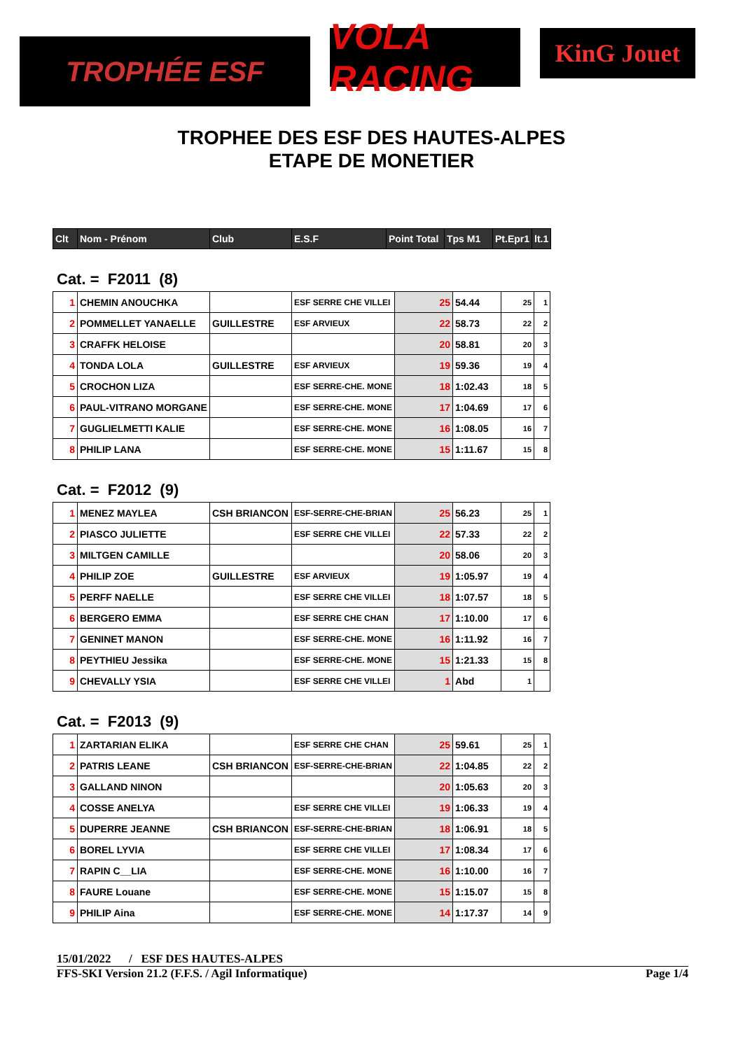TROPHÉE ESF
VOLA RACING
KinG Jouet
TROPHEE DES ESF DES HAUTES-ALPES
ETAPE DE MONETIER
| Clt | Nom - Prénom | Club | E.S.F | Point Total | Tps M1 | Pt.Epr1 | lt.1 |
| --- | --- | --- | --- | --- | --- | --- | --- |
Cat. = F2011 (8)
| 1 | CHEMIN ANOUCHKA | | ESF SERRE CHE VILLEI | 25 | 54.44 | 25 | 1 |
| 2 | POMMELLET YANAELLE | GUILLESTRE | ESF ARVIEUX | 22 | 58.73 | 22 | 2 |
| 3 | CRAFFK HELOISE | | | 20 | 58.81 | 20 | 3 |
| 4 | TONDA LOLA | GUILLESTRE | ESF ARVIEUX | 19 | 59.36 | 19 | 4 |
| 5 | CROCHON LIZA | | ESF SERRE-CHE. MONE | 18 | 1:02.43 | 18 | 5 |
| 6 | PAUL-VITRANO MORGANE | | ESF SERRE-CHE. MONE | 17 | 1:04.69 | 17 | 6 |
| 7 | GUGLIELMETTI KALIE | | ESF SERRE-CHE. MONE | 16 | 1:08.05 | 16 | 7 |
| 8 | PHILIP LANA | | ESF SERRE-CHE. MONE | 15 | 1:11.67 | 15 | 8 |
Cat. = F2012 (9)
| 1 | MENEZ MAYLEA | CSH BRIANCON | ESF-SERRE-CHE-BRIAN | 25 | 56.23 | 25 | 1 |
| 2 | PIASCO JULIETTE | | ESF SERRE CHE VILLEI | 22 | 57.33 | 22 | 2 |
| 3 | MILTGEN CAMILLE | | | 20 | 58.06 | 20 | 3 |
| 4 | PHILIP ZOE | GUILLESTRE | ESF ARVIEUX | 19 | 1:05.97 | 19 | 4 |
| 5 | PERFF NAELLE | | ESF SERRE CHE VILLEI | 18 | 1:07.57 | 18 | 5 |
| 6 | BERGERO EMMA | | ESF SERRE CHE CHAN | 17 | 1:10.00 | 17 | 6 |
| 7 | GENINET MANON | | ESF SERRE-CHE. MONE | 16 | 1:11.92 | 16 | 7 |
| 8 | PEYTHIEU Jessika | | ESF SERRE-CHE. MONE | 15 | 1:21.33 | 15 | 8 |
| 9 | CHEVALLY YSIA | | ESF SERRE CHE VILLEI | 1 | Abd | 1 | |
Cat. = F2013 (9)
| 1 | ZARTARIAN ELIKA | | ESF SERRE CHE CHAN | 25 | 59.61 | 25 | 1 |
| 2 | PATRIS LEANE | CSH BRIANCON | ESF-SERRE-CHE-BRIAN | 22 | 1:04.85 | 22 | 2 |
| 3 | GALLAND NINON | | | 20 | 1:05.63 | 20 | 3 |
| 4 | COSSE ANELYA | | ESF SERRE CHE VILLEI | 19 | 1:06.33 | 19 | 4 |
| 5 | DUPERRE JEANNE | CSH BRIANCON | ESF-SERRE-CHE-BRIAN | 18 | 1:06.91 | 18 | 5 |
| 6 | BOREL LYVIA | | ESF SERRE CHE VILLEI | 17 | 1:08.34 | 17 | 6 |
| 7 | RAPIN C__LIA | | ESF SERRE-CHE. MONE | 16 | 1:10.00 | 16 | 7 |
| 8 | FAURE Louane | | ESF SERRE-CHE. MONE | 15 | 1:15.07 | 15 | 8 |
| 9 | PHILIP Aina | | ESF SERRE-CHE. MONE | 14 | 1:17.37 | 14 | 9 |
15/01/2022 / ESF DES HAUTES-ALPES
FFS-SKI Version 21.2 (F.F.S. / Agil Informatique) Page 1/4